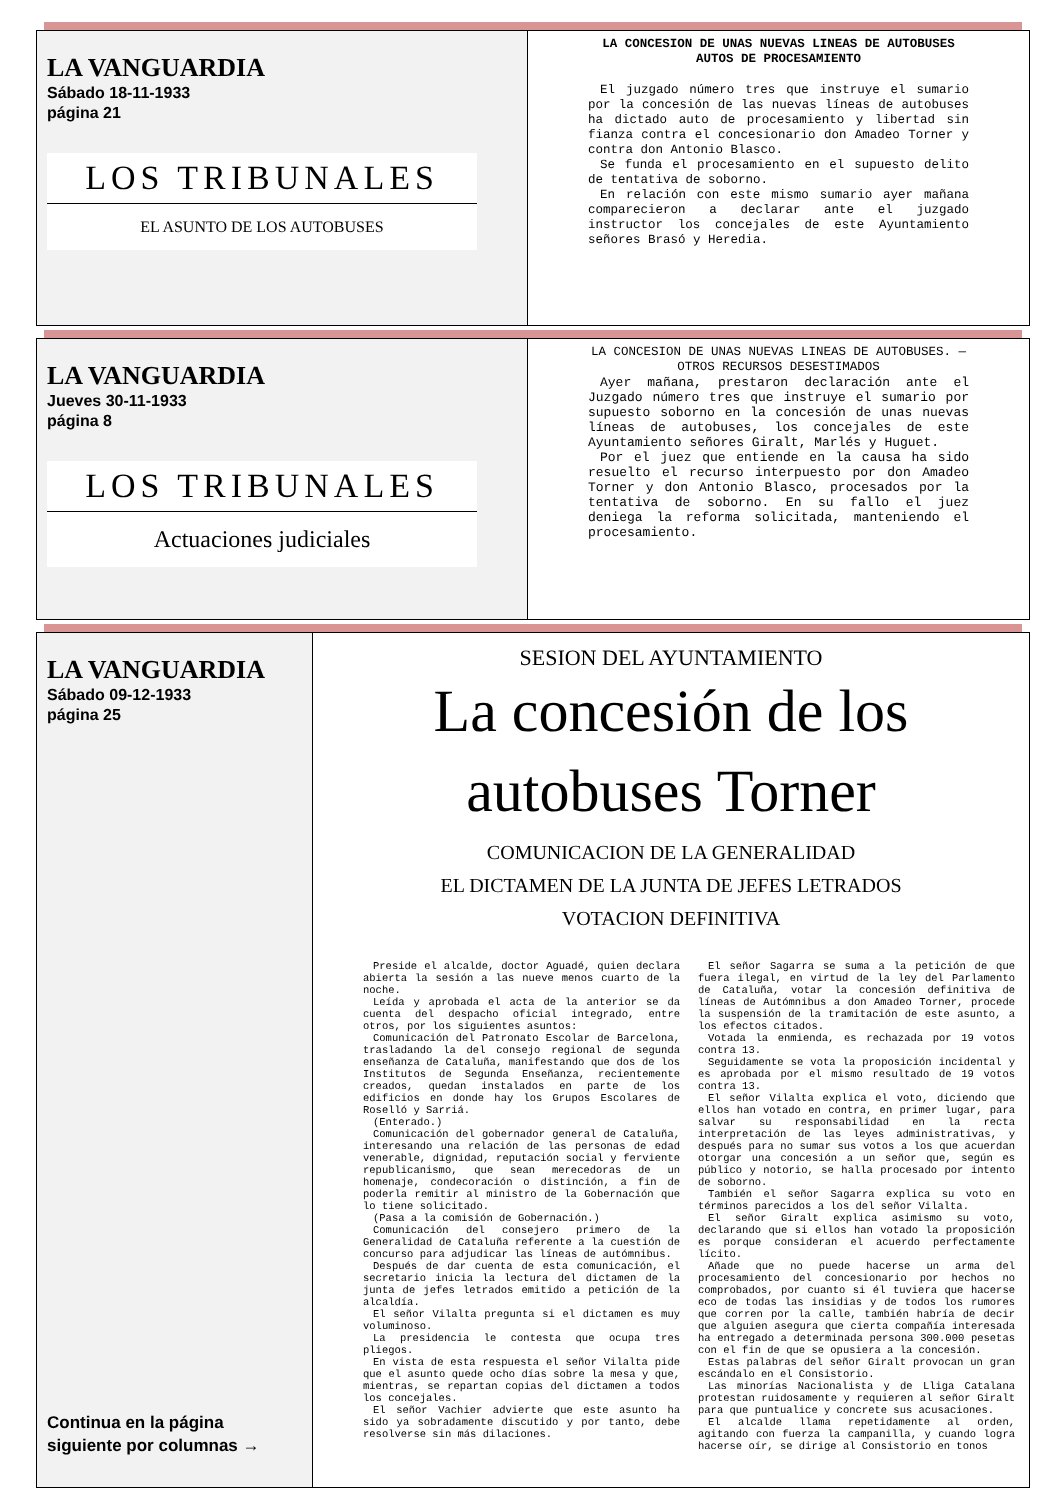| LA VANGUARDIA Sábado 18-11-1933 página 21 LOS TRIBUNALES EL ASUNTO DE LOS AUTOBUSES | LA CONCESION DE UNAS NUEVAS LINEAS DE AUTOBUSES AUTOS DE PROCESAMIENTO El juzgado número tres que instruye el sumario por la concesión de las nuevas líneas de autobuses ha dictado auto de procesamiento y libertad sin fianza contra el concesionario don Amadeo Torner y contra don Antonio Blasco. Se funda el procesamiento en el supuesto delito de tentativa de soborno. En relación con este mismo sumario ayer mañana comparecieron a declarar ante el juzgado instructor los concejales de este Ayuntamiento señores Brasó y Heredia. |
| LA VANGUARDIA Jueves 30-11-1933 página 8 LOS TRIBUNALES Actuaciones judiciales | LA CONCESION DE UNAS NUEVAS LINEAS DE AUTOBUSES. — OTROS RECURSOS DESESTIMADOS Ayer mañana, prestaron declaración ante el Juzgado número tres que instruye el sumario por supuesto soborno en la concesión de unas nuevas líneas de autobuses, los concejales de este Ayuntamiento señores Giralt, Marlés y Huguet. Por el juez que entiende en la causa ha sido resuelto el recurso interpuesto por don Amadeo Torner y don Antonio Blasco, procesados por la tentativa de soborno. En su fallo el juez deniega la reforma solicitada, manteniendo el procesamiento. |
| LA VANGUARDIA Sábado 09-12-1933 página 25 Continua en la página siguiente por columnas → | SESION DEL AYUNTAMIENTO La concesión de los autobuses Torner COMUNICACION DE LA GENERALIDAD EL DICTAMEN DE LA JUNTA DE JEFES LETRADOS VOTACION DEFINITIVA Preside el alcalde, doctor Aguadé, quien declara abierta la sesión a las nueve menos cuarto de la noche. Leída y aprobada el acta de la anterior se da cuenta del despacho oficial integrado, entre otros, por los siguientes asuntos: Comunicación del Patronato Escolar de Barcelona, trasladando la del consejo regional de segunda enseñanza de Cataluña, manifestando que dos de los Institutos de Segunda Enseñanza, recientemente creados, quedan instalados en parte de los edificios en donde hay los Grupos Escolares de Roselló y Sarriá. (Enterado.) Comunicación del gobernador general de Cataluña, interesando una relación de las personas de edad venerable, dignidad, reputación social y ferviente republicanismo, que sean merecedoras de un homenaje, condecoración o distinción, a fin de poderla remitir al ministro de la Gobernación que lo tiene solicitado. (Pasa a la comisión de Gobernación.) Comunicación del consejero primero de la Generalidad de Cataluña referente a la cuestión de concurso para adjudicar las líneas de autómnibus. Después de dar cuenta de esta comunicación, el secretario inicia la lectura del dictamen de la junta de jefes letrados emitido a petición de la alcaldía. El señor Vilalta pregunta si el dictamen es muy voluminoso. La presidencia le contesta que ocupa tres pliegos. En vista de esta respuesta el señor Vilalta pide que el asunto quede ocho días sobre la mesa y que, mientras, se repartan copias del dictamen a todos los concejales. El señor Vachier advierte que este asunto ha sido ya sobradamente discutido y por tanto, debe resolverse sin más dilaciones. El señor Sagarra se suma a la petición de que fuera ilegal, en virtud de la ley del Parlamento de Cataluña, votar la concesión definitiva de líneas de Autómnibus a don Amadeo Torner, procede la suspensión de la tramitación de este asunto, a los efectos citados. Votada la enmienda, es rechazada por 19 votos contra 13. Seguidamente se vota la proposición incidental y es aprobada por el mismo resultado de 19 votos contra 13. El señor Vilalta explica el voto, diciendo que ellos han votado en contra, en primer lugar, para salvar su responsabilidad en la recta interpretación de las leyes administrativas, y después para no sumar sus votos a los que acuerdan otorgar una concesión a un señor que, según es público y notorio, se halla procesado por intento de soborno. También el señor Sagarra explica su voto en términos parecidos a los del señor Vilalta. El señor Giralt explica asimismo su voto, declarando que si ellos han votado la proposición es porque consideran el acuerdo perfectamente lícito. Añade que no puede hacerse un arma del procesamiento del concesionario por hechos no comprobados, por cuanto si él tuviera que hacerse eco de todas las insidias y de todos los rumores que corren por la calle, también habría de decir que alguien asegura que cierta compañía interesada ha entregado a determinada persona 300.000 pesetas con el fin de que se opusiera a la concesión. Estas palabras del señor Giralt provocan un gran escándalo en el Consistorio. Las minorías Nacionalista y de Lliga Catalana protestan ruidosamente y requieren al señor Giralt para que puntualice y concrete sus acusaciones. El alcalde llama repetidamente al orden, agitando con fuerza la campanilla, y cuando logra hacerse oír, se dirige al Consistorio en tonos |